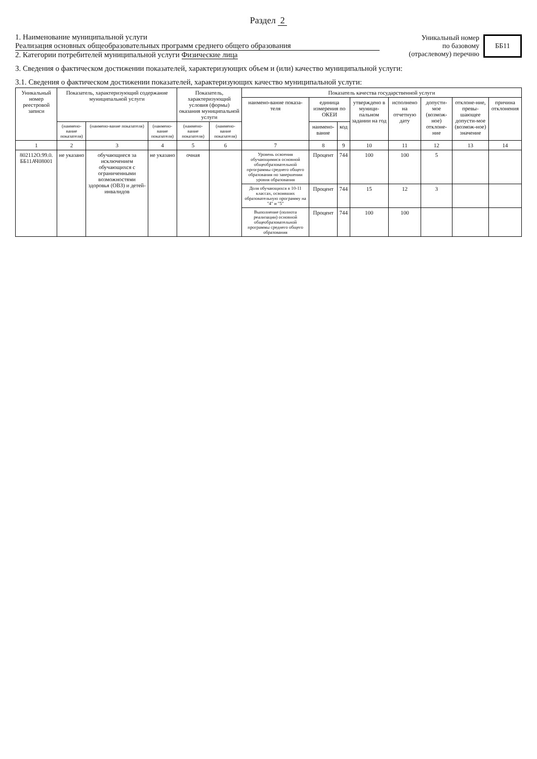Раздел 2
1. Наименование муниципальной услуги
Реализация основных общеобразовательных программ среднего общего образования
2. Категории потребителей муниципальной услуги Физические лица
Уникальный номер
по базовому
(отраслевому) перечню
ББ11
3. Сведения о фактическом достижении показателей, характеризующих объем и (или) качество муниципальной услуги:
3.1. Сведения о фактическом достижении показателей, характеризующих качество муниципальной услуги:
| Уникальный номер реестровой записи | Показатель, характеризующий содержание муниципальной услуги | | | Показатель, характеризующий условия (формы) оказания муниципальной услуги | | Показатель качества государственной услуги | | | | | | | |
| --- | --- | --- | --- | --- | --- | --- | --- | --- | --- | --- | --- | --- | --- |
| | | | | | | наимено-вание показа-теля | единица измерения по ОКЕИ | | утверждено в муници-пальном задании на год | исполнено на отчетную дату | допусти-мое (возмож-ное) отклоне-ние | отклоне-ние, превы-шающее допусти-мое (возмож-ное) значение | причина отклонения |
| | (наимено-вание показателя) | (наимено-вание показателя) | (наимено-вание показателя) | (наимено-вание показателя) | (наимено-вание показателя) | | наимено-вание | код | | | | | |
| 1 | 2 | 3 | 4 | 5 | 6 | 7 | 8 | 9 | 10 | 11 | 12 | 13 | 14 |
| 802112О.99.0. ББ11АЧ08001 | не указано | обучающиеся за исключением обучающихся с ограниченными возможностями здоровья (ОВЗ) и детей-инвалидов | не указано | очная | | Уровень освоения обучающимися основной общеобразовательной пргограммы среднего общего образования по завершении уровня образования | Процент | 744 | 100 | 100 | 5 | | |
| | | | | | | Доля обучающихся в 10-11 классах, освоивших образовательную программу на "4" и "5" | Процент | 744 | 15 | 12 | 3 | | |
| | | | | | | Выполнение (полнота реализации) основной общеобразовательной программы среднего общего образования | Процент | 744 | 100 | 100 | | | |